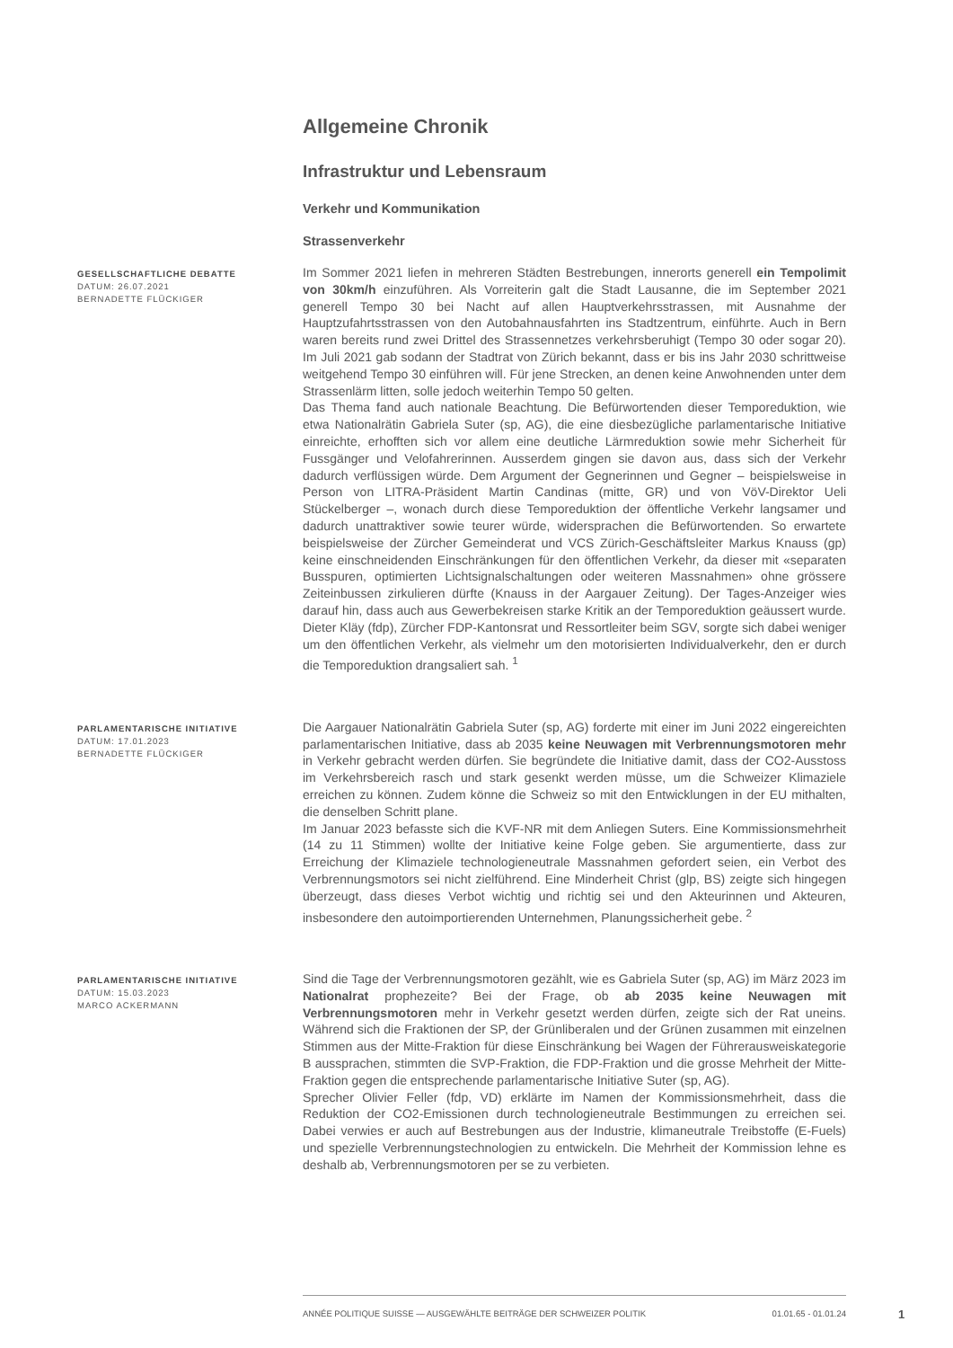Allgemeine Chronik
Infrastruktur und Lebensraum
Verkehr und Kommunikation
Strassenverkehr
GESELLSCHAFTLICHE DEBATTE
DATUM: 26.07.2021
BERNADETTE FLÜCKIGER
Im Sommer 2021 liefen in mehreren Städten Bestrebungen, innerorts generell ein Tempolimit von 30km/h einzuführen. Als Vorreiterin galt die Stadt Lausanne, die im September 2021 generell Tempo 30 bei Nacht auf allen Hauptverkehrsstrassen, mit Ausnahme der Hauptzufahrtsstrassen von den Autobahnausfahrten ins Stadtzentrum, einführte. Auch in Bern waren bereits rund zwei Drittel des Strassennetzes verkehrsberuhigt (Tempo 30 oder sogar 20). Im Juli 2021 gab sodann der Stadtrat von Zürich bekannt, dass er bis ins Jahr 2030 schrittweise weitgehend Tempo 30 einführen will. Für jene Strecken, an denen keine Anwohnenden unter dem Strassenlärm litten, solle jedoch weiterhin Tempo 50 gelten.
Das Thema fand auch nationale Beachtung. Die Befürwortenden dieser Temporeduktion, wie etwa Nationalrätin Gabriela Suter (sp, AG), die eine diesbezügliche parlamentarische Initiative einreichte, erhofften sich vor allem eine deutliche Lärmreduktion sowie mehr Sicherheit für Fussgänger und Velofahrerinnen. Ausserdem gingen sie davon aus, dass sich der Verkehr dadurch verflüssigen würde. Dem Argument der Gegnerinnen und Gegner – beispielsweise in Person von LITRA-Präsident Martin Candinas (mitte, GR) und von VöV-Direktor Ueli Stückelberger –, wonach durch diese Temporeduktion der öffentliche Verkehr langsamer und dadurch unattraktiver sowie teurer würde, widersprachen die Befürwortenden. So erwartete beispielsweise der Zürcher Gemeinderat und VCS Zürich-Geschäftsleiter Markus Knauss (gp) keine einschneidenden Einschränkungen für den öffentlichen Verkehr, da dieser mit «separaten Busspuren, optimierten Lichtsignalschaltungen oder weiteren Massnahmen» ohne grössere Zeiteinbussen zirkulieren dürfte (Knauss in der Aargauer Zeitung). Der Tages-Anzeiger wies darauf hin, dass auch aus Gewerbekreisen starke Kritik an der Temporeduktion geäussert wurde. Dieter Kläy (fdp), Zürcher FDP-Kantonsrat und Ressortleiter beim SGV, sorgte sich dabei weniger um den öffentlichen Verkehr, als vielmehr um den motorisierten Individualverkehr, den er durch die Temporeduktion drangsaliert sah. <sup>1</sup>
PARLAMENTARISCHE INITIATIVE
DATUM: 17.01.2023
BERNADETTE FLÜCKIGER
Die Aargauer Nationalrätin Gabriela Suter (sp, AG) forderte mit einer im Juni 2022 eingereichten parlamentarischen Initiative, dass ab 2035 keine Neuwagen mit Verbrennungsmotoren mehr in Verkehr gebracht werden dürfen. Sie begründete die Initiative damit, dass der CO2-Ausstoss im Verkehrsbereich rasch und stark gesenkt werden müsse, um die Schweizer Klimaziele erreichen zu können. Zudem könne die Schweiz so mit den Entwicklungen in der EU mithalten, die denselben Schritt plane.
Im Januar 2023 befasste sich die KVF-NR mit dem Anliegen Suters. Eine Kommissionsmehrheit (14 zu 11 Stimmen) wollte der Initiative keine Folge geben. Sie argumentierte, dass zur Erreichung der Klimaziele technologieneutrale Massnahmen gefordert seien, ein Verbot des Verbrennungsmotors sei nicht zielführend. Eine Minderheit Christ (glp, BS) zeigte sich hingegen überzeugt, dass dieses Verbot wichtig und richtig sei und den Akteurinnen und Akteuren, insbesondere den autoimportierenden Unternehmen, Planungssicherheit gebe. <sup>2</sup>
PARLAMENTARISCHE INITIATIVE
DATUM: 15.03.2023
MARCO ACKERMANN
Sind die Tage der Verbrennungsmotoren gezählt, wie es Gabriela Suter (sp, AG) im März 2023 im Nationalrat prophezeite? Bei der Frage, ob ab 2035 keine Neuwagen mit Verbrennungsmotoren mehr in Verkehr gesetzt werden dürfen, zeigte sich der Rat uneins. Während sich die Fraktionen der SP, der Grünliberalen und der Grünen zusammen mit einzelnen Stimmen aus der Mitte-Fraktion für diese Einschränkung bei Wagen der Führerausweiskategorie B aussprachen, stimmten die SVP-Fraktion, die FDP-Fraktion und die grosse Mehrheit der Mitte-Fraktion gegen die entsprechende parlamentarische Initiative Suter (sp, AG).
Sprecher Olivier Feller (fdp, VD) erklärte im Namen der Kommissionsmehrheit, dass die Reduktion der CO2-Emissionen durch technologieneutrale Bestimmungen zu erreichen sei. Dabei verwies er auch auf Bestrebungen aus der Industrie, klimaneutrale Treibstoffe (E-Fuels) und spezielle Verbrennungstechnologien zu entwickeln. Die Mehrheit der Kommission lehne es deshalb ab, Verbrennungsmotoren per se zu verbieten.
ANNÉE POLITIQUE SUISSE — AUSGEWÄHLTE BEITRÄGE DER SCHWEIZER POLITIK 01.01.65 - 01.01.24
1